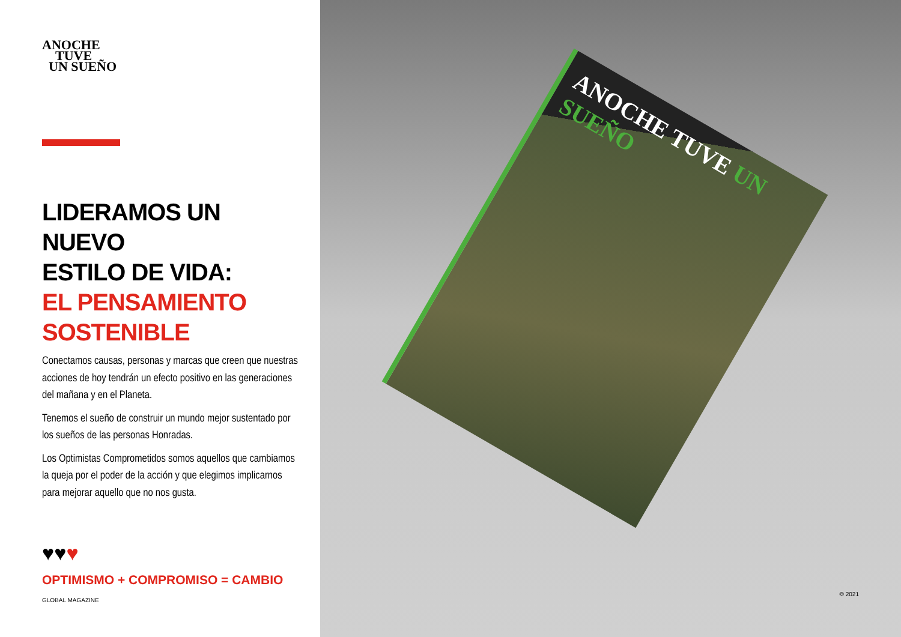ANOCHE
TUVE
UN SUEÑO
LIDERAMOS UN NUEVO
ESTILO DE VIDA:
EL PENSAMIENTO
SOSTENIBLE
Conectamos causas, personas y marcas que creen que nuestras acciones de hoy tendrán un efecto positivo en las generaciones del mañana y en el Planeta.
Tenemos el sueño de construir un mundo mejor sustentado por los sueños de las personas Honradas.
Los Optimistas Comprometidos somos aquellos que cambiamos la queja por el poder de la acción y que elegimos implicarnos para mejorar aquello que no nos gusta.
♥♥♥
OPTIMISMO + COMPROMISO = CAMBIO
GLOBAL MAGAZINE
ANOCHE TUVE UN SUEÑO
© 2021